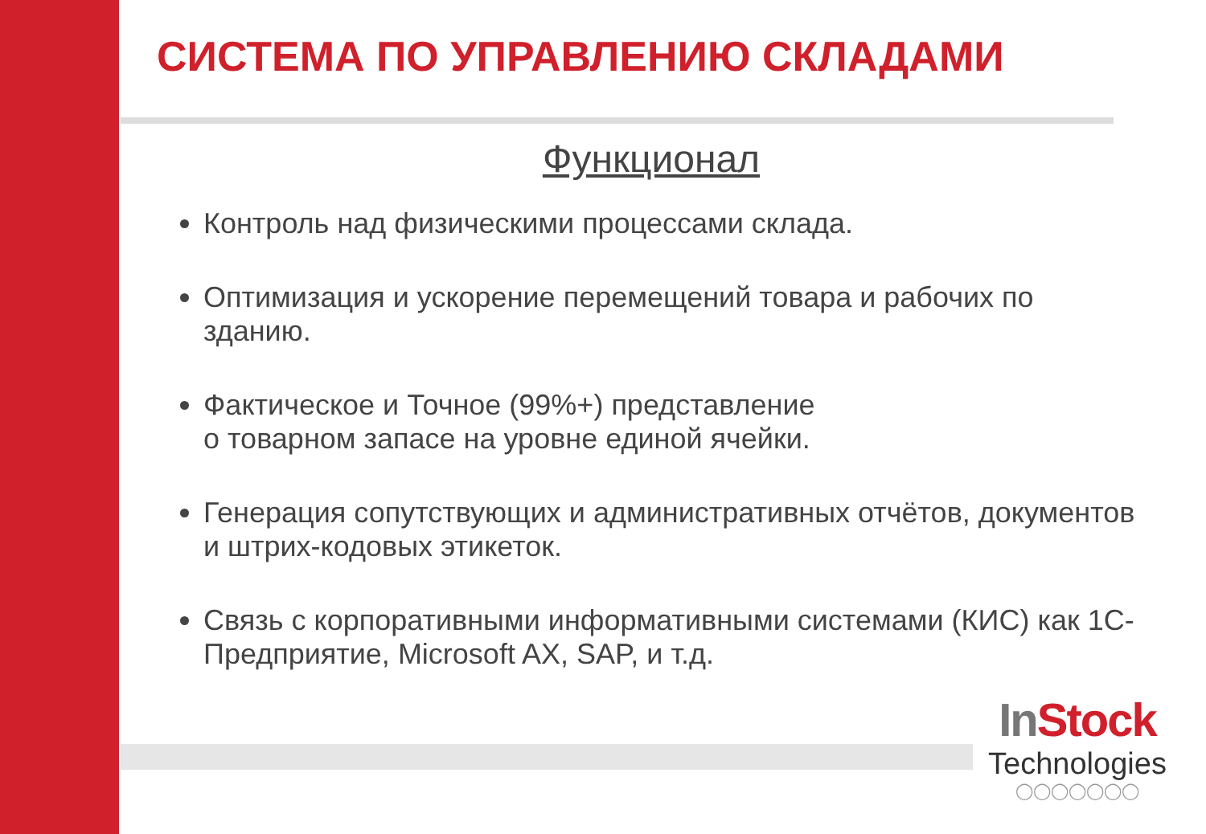СИСТЕМА ПО УПРАВЛЕНИЮ СКЛАДАМИ
Функционал
Контроль над физическими процессами склада.
Оптимизация и ускорение перемещений товара и рабочих по зданию.
Фактическое и Точное (99%+) представление
о товарном запасе на уровне единой ячейки.
Генерация сопутствующих и административных отчётов, документов и штрих-кодовых этикеток.
Связь с корпоративными информативными системами (КИС) как 1С-Предприятие, Microsoft AX, SAP, и т.д.
In Stock
Technologies
◯◯◯◯◯◯◯